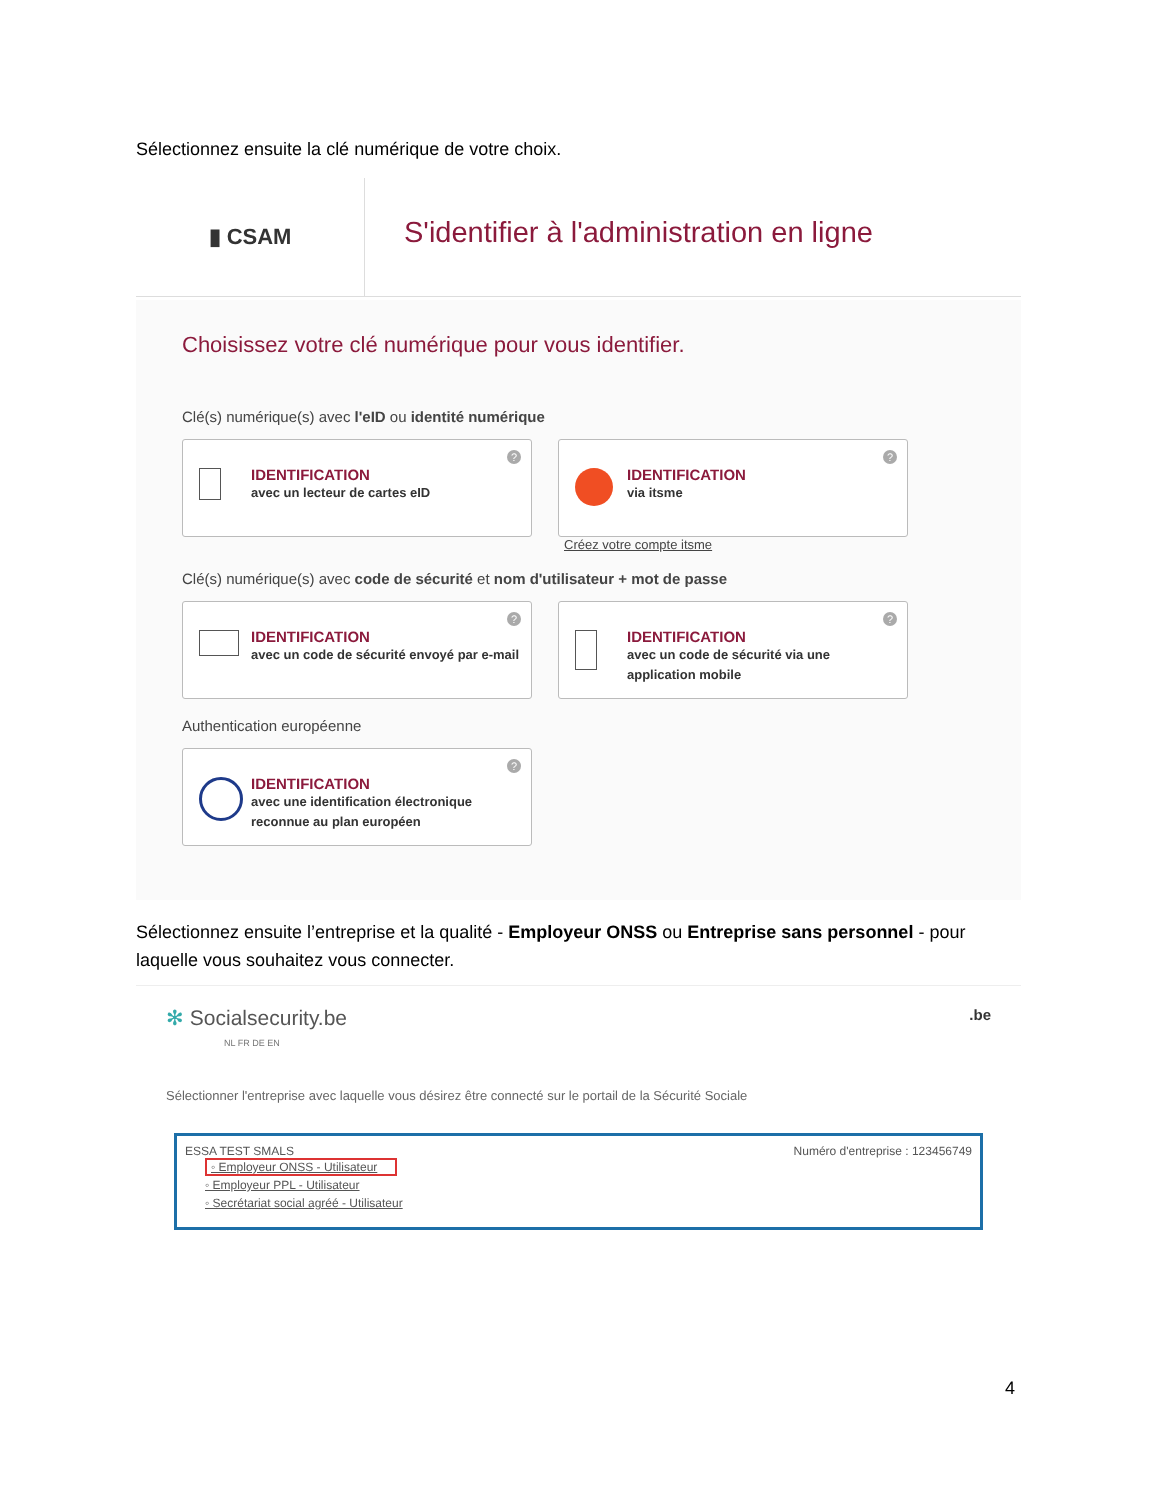Sélectionnez ensuite la clé numérique de votre choix.
▮ CSAM
S'identifier à l'administration en ligne
Choisissez votre clé numérique pour vous identifier.
Clé(s) numérique(s) avec l'eID ou identité numérique
?
IDENTIFICATION avec un lecteur de cartes eID
?
IDENTIFICATION via itsme
Créez votre compte itsme
Clé(s) numérique(s) avec code de sécurité et nom d'utilisateur + mot de passe
?
IDENTIFICATION avec un code de sécurité envoyé par e-mail
?
IDENTIFICATION avec un code de sécurité via une application mobile
Authentication européenne
?
IDENTIFICATION avec une identification électronique reconnue au plan européen
Sélectionnez ensuite l’entreprise et la qualité - Employeur ONSS ou Entreprise sans personnel - pour laquelle vous souhaitez vous connecter.
✻ Socialsecurity.be .be
NL FR DE EN
Sélectionner l'entreprise avec laquelle vous désirez être connecté sur le portail de la Sécurité Sociale
Numéro d'entreprise : 123456749 ESSA TEST SMALS
◦ Employeur ONSS - Utilisateur
◦ Employeur PPL - Utilisateur
◦ Secrétariat social agréé - Utilisateur
4